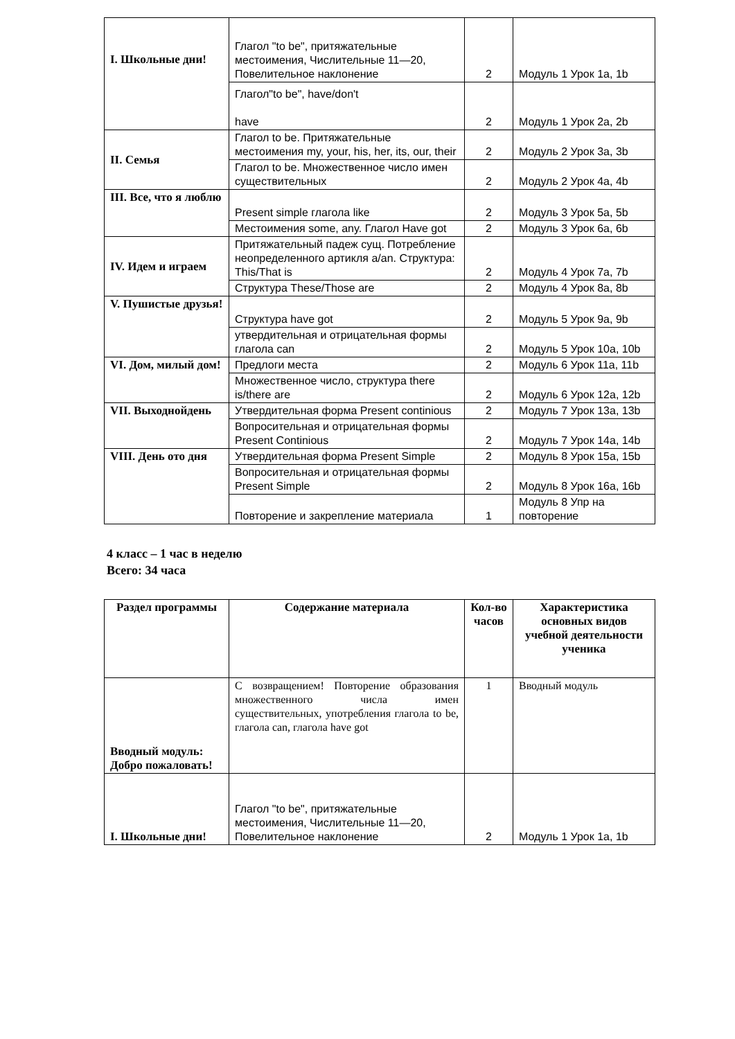| I. Школьные дни! | Глагол "to be", притяжательные местоимения, Числительные 11—20, Повелительное наклонение | 2 | Модуль 1 Урок 1a, 1b |
| | Глагол"to be", have/don't have | 2 | Модуль 1 Урок 2a, 2b |
| II. Семья | Глагол to be. Притяжательные местоимения my, your, his, her, its, our, their | 2 | Модуль 2 Урок 3a, 3b |
| | Глагол to be. Множественное число имен существительных | 2 | Модуль 2 Урок 4a, 4b |
| III. Все, что я люблю | Present simple глагола like | 2 | Модуль 3 Урок 5a, 5b |
| | Местоимения some, any. Глагол Have got | 2 | Модуль 3 Урок 6a, 6b |
| IV. Идем и играем | Притяжательный падеж сущ. Потребление неопределенного артикля a/an. Структура: This/That is | 2 | Модуль 4 Урок 7a, 7b |
| | Структура These/Those are | 2 | Модуль 4 Урок 8a, 8b |
| V. Пушистые друзья! | Структура have got | 2 | Модуль 5 Урок 9a, 9b |
| | утвердительная и отрицательная формы глагола can | 2 | Модуль 5 Урок 10a, 10b |
| VI. Дом, милый дом! | Предлоги места | 2 | Модуль 6 Урок 11a, 11b |
| | Множественное число, структура there is/there are | 2 | Модуль 6 Урок 12a, 12b |
| VII. Выходнойдень | Утвердительная форма Present continious | 2 | Модуль 7 Урок 13a, 13b |
| | Вопросительная и отрицательная формы Present Continious | 2 | Модуль 7 Урок 14a, 14b |
| VIII. День ото дня | Утвердительная форма Present Simple | 2 | Модуль 8 Урок 15a, 15b |
| | Вопросительная и отрицательная формы Present Simple | 2 | Модуль 8 Урок 16a, 16b |
| | Повторение и закрепление материала | 1 | Модуль 8 Упр на повторение |
4 класс – 1 час в неделю
Всего: 34 часа
| Раздел программы | Содержание материала | Кол-во часов | Характеристика основных видов учебной деятельности ученика |
| --- | --- | --- | --- |
| Вводный модуль: Добро пожаловать! | С возвращением! Повторение образования множественного числа имен существительных, употребления глагола to be, глагола can, глагола have got | 1 | Вводный модуль |
| I. Школьные дни! | Глагол "to be", притяжательные местоимения, Числительные 11—20, Повелительное наклонение | 2 | Модуль 1 Урок 1a, 1b |